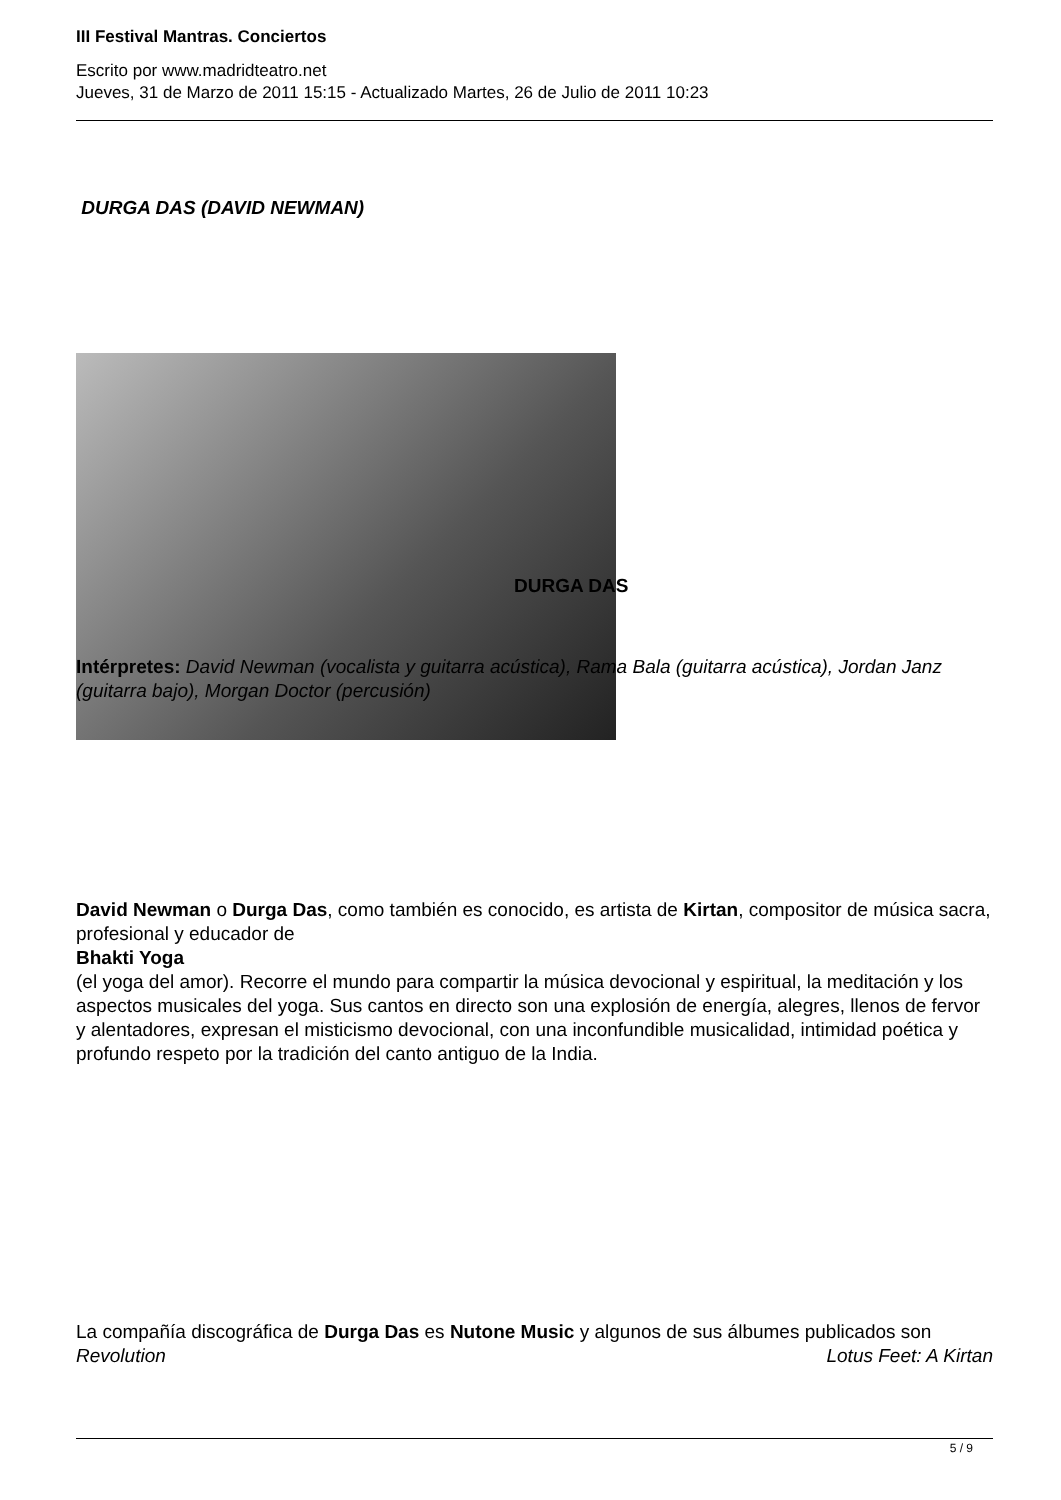III Festival Mantras. Conciertos
Escrito por www.madridteatro.net
Jueves, 31 de Marzo de 2011 15:15 - Actualizado Martes, 26 de Julio de 2011 10:23
DURGA DAS (DAVID NEWMAN)
DURGA DAS
Intérpretes: David Newman (vocalista y guitarra acústica), Rama Bala (guitarra acústica), Jordan Janz (guitarra bajo), Morgan Doctor (percusión)
David Newman o Durga Das, como también es conocido, es artista de Kirtan, compositor de música sacra, profesional y educador de
Bhakti Yoga
(el yoga del amor). Recorre el mundo para compartir la música devocional y espiritual, la meditación y los aspectos musicales del yoga. Sus cantos en directo son una explosión de energía, alegres, llenos de fervor y alentadores, expresan el misticismo devocional, con una inconfundible musicalidad, intimidad poética y profundo respeto por la tradición del canto antiguo de la India.
La compañía discográfica de Durga Das es Nutone Music y algunos de sus álbumes publicados son Lotus Feet: A Kirtan
Revolution
5 / 9